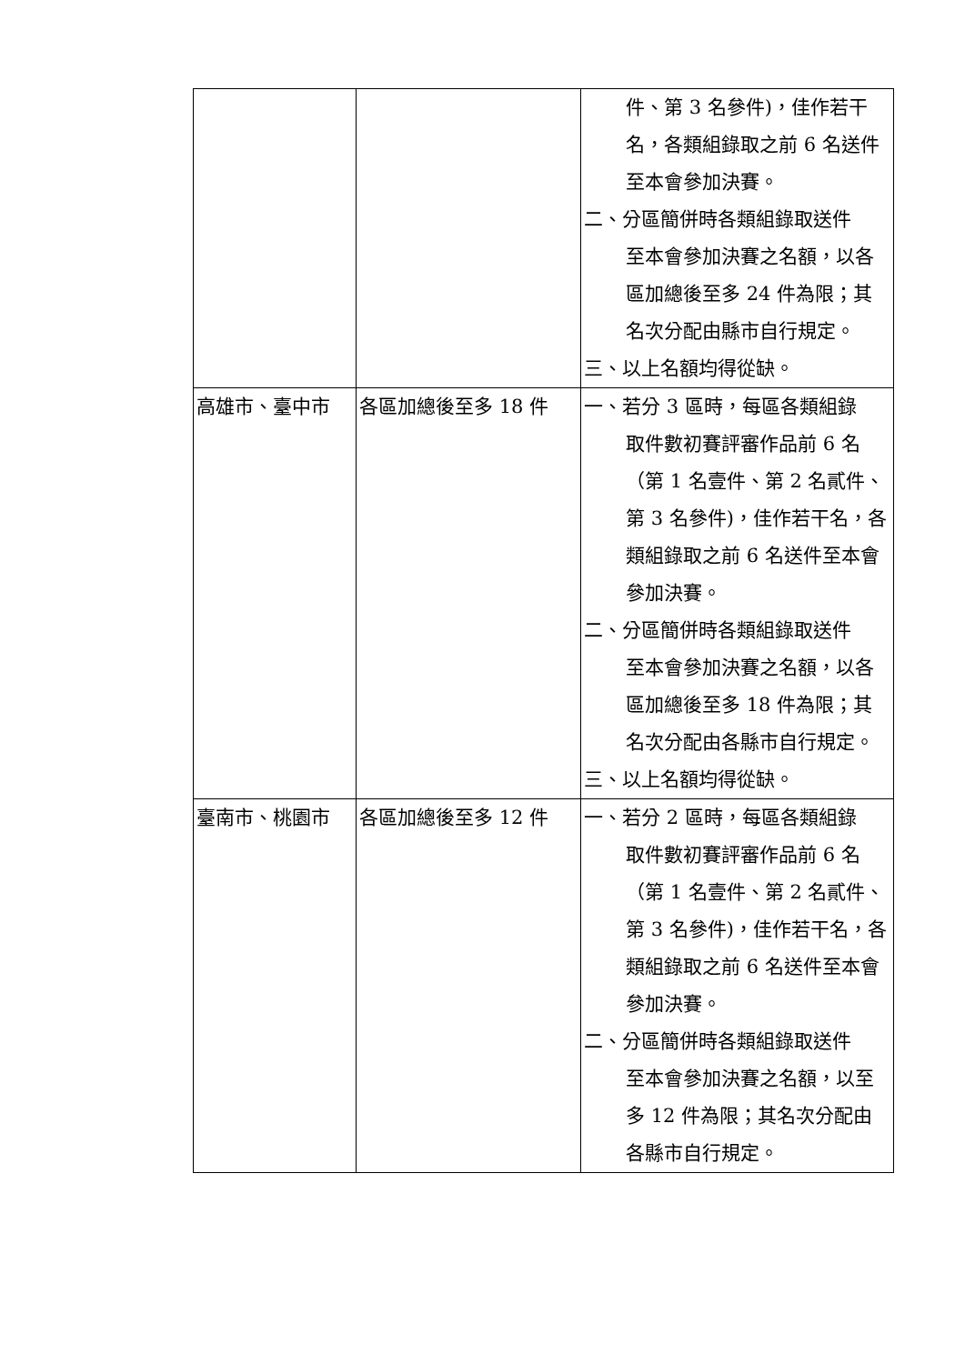| | | 件、第 3 名參件)，佳作若干名，各類組錄取之前 6 名送件至本會參加決賽。 二、分區簡併時各類組錄取送件 至本會參加決賽之名額，以各區加總後至多 24 件為限；其名次分配由縣市自行規定。 三、以上名額均得從缺。 |
| 高雄市、臺中市 | 各區加總後至多 18 件 | 一、若分 3 區時，每區各類組錄 取件數初賽評審作品前 6 名（第 1 名壹件、第 2 名貳件、第 3 名參件)，佳作若干名，各類組錄取之前 6 名送件至本會參加決賽。 二、分區簡併時各類組錄取送件 至本會參加決賽之名額，以各區加總後至多 18 件為限；其名次分配由各縣市自行規定。 三、以上名額均得從缺。 |
| 臺南市、桃園市 | 各區加總後至多 12 件 | 一、若分 2 區時，每區各類組錄 取件數初賽評審作品前 6 名（第 1 名壹件、第 2 名貳件、第 3 名參件)，佳作若干名，各類組錄取之前 6 名送件至本會參加決賽。 二、分區簡併時各類組錄取送件 至本會參加決賽之名額，以至多 12 件為限；其名次分配由各縣市自行規定。 |